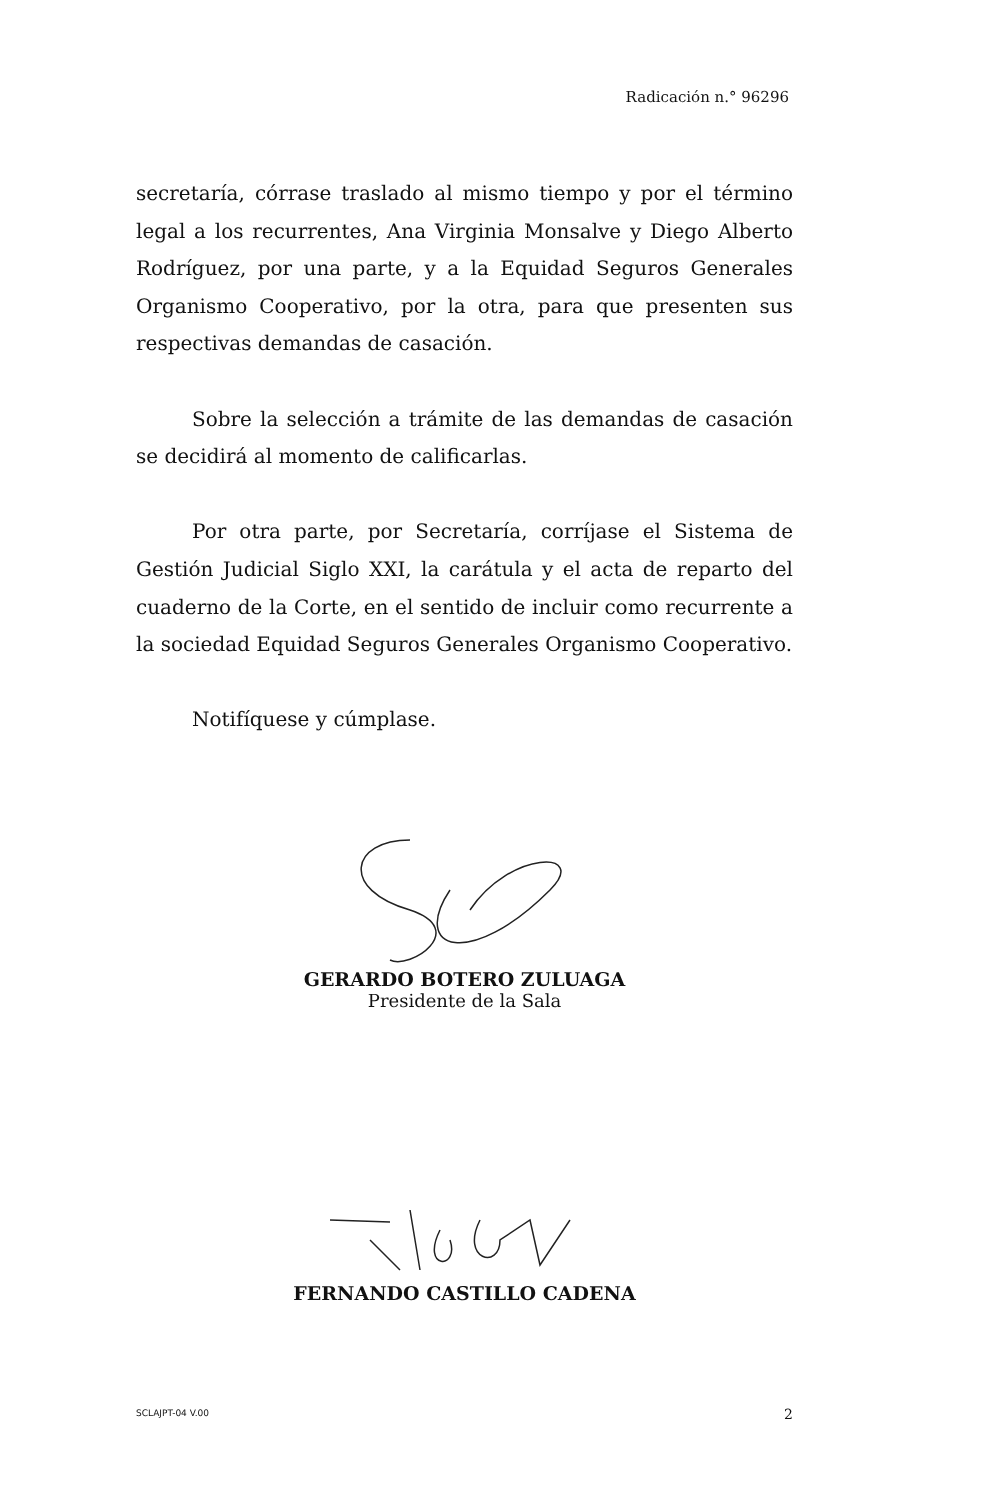Radicación n.° 96296
secretaría, córrase traslado al mismo tiempo y por el término legal a los recurrentes, Ana Virginia Monsalve y Diego Alberto Rodríguez, por una parte, y a la Equidad Seguros Generales Organismo Cooperativo, por la otra, para que presenten sus respectivas demandas de casación.
Sobre la selección a trámite de las demandas de casación se decidirá al momento de calificarlas.
Por otra parte, por Secretaría, corríjase el Sistema de Gestión Judicial Siglo XXI, la carátula y el acta de reparto del cuaderno de la Corte, en el sentido de incluir como recurrente a la sociedad Equidad Seguros Generales Organismo Cooperativo.
Notifíquese y cúmplase.
GERARDO BOTERO ZULUAGA
Presidente de la Sala
FERNANDO CASTILLO CADENA
SCLAJPT-04 V.00 2